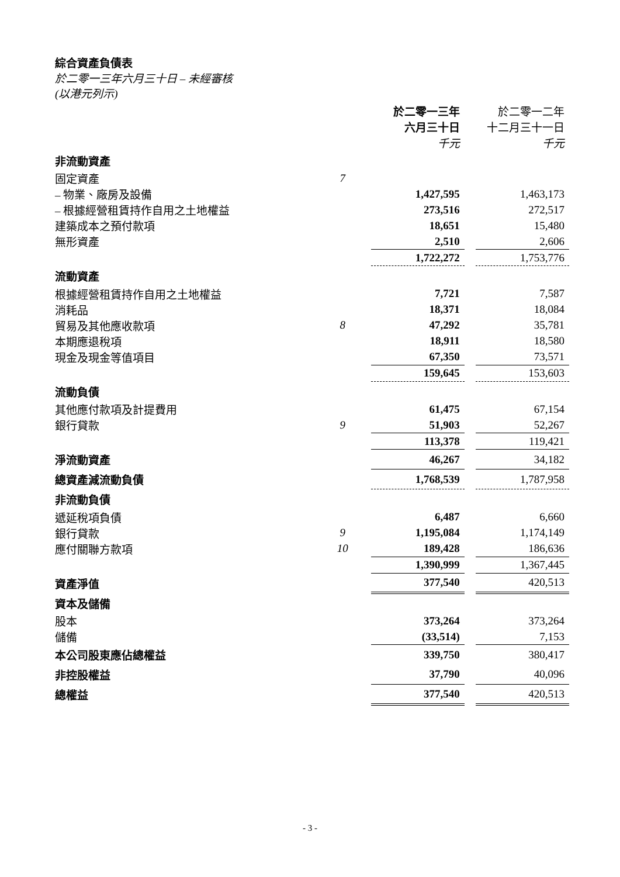綜合資產負債表
於二零一三年六月三十日 – 未經審核
(以港元列示)
| | | 於二零一三年 六月三十日 千元 | | 於二零一二年 十二月三十一日 千元 |
| 非流動資產 | | | | |
| 固定資產 | 7 | | | |
| – 物業、廠房及設備 | | 1,427,595 | | 1,463,173 |
| – 根據經營租賃持作自用之土地權益 | | 273,516 | | 272,517 |
| 建築成本之預付款項 | | 18,651 | | 15,480 |
| 無形資產 | | 2,510 | | 2,606 |
| | | 1,722,272 | | 1,753,776 |
| 流動資產 | | | | |
| 根據經營租賃持作自用之土地權益 | | 7,721 | | 7,587 |
| 消耗品 | | 18,371 | | 18,084 |
| 貿易及其他應收款項 | 8 | 47,292 | | 35,781 |
| 本期應退稅項 | | 18,911 | | 18,580 |
| 現金及現金等值項目 | | 67,350 | | 73,571 |
| | | 159,645 | | 153,603 |
| 流動負債 | | | | |
| 其他應付款項及計提費用 | | 61,475 | | 67,154 |
| 銀行貸款 | 9 | 51,903 | | 52,267 |
| | | 113,378 | | 119,421 |
| 淨流動資產 | | 46,267 | | 34,182 |
| 總資產減流動負債 | | 1,768,539 | | 1,787,958 |
| 非流動負債 | | | | |
| 遞延稅項負債 | | 6,487 | | 6,660 |
| 銀行貸款 | 9 | 1,195,084 | | 1,174,149 |
| 應付關聯方款項 | 10 | 189,428 | | 186,636 |
| | | 1,390,999 | | 1,367,445 |
| 資產淨值 | | 377,540 | | 420,513 |
| 資本及儲備 | | | | |
| 股本 | | 373,264 | | 373,264 |
| 儲備 | | (33,514) | | 7,153 |
| 本公司股東應佔總權益 | | 339,750 | | 380,417 |
| 非控股權益 | | 37,790 | | 40,096 |
| 總權益 | | 377,540 | | 420,513 |
- 3 -